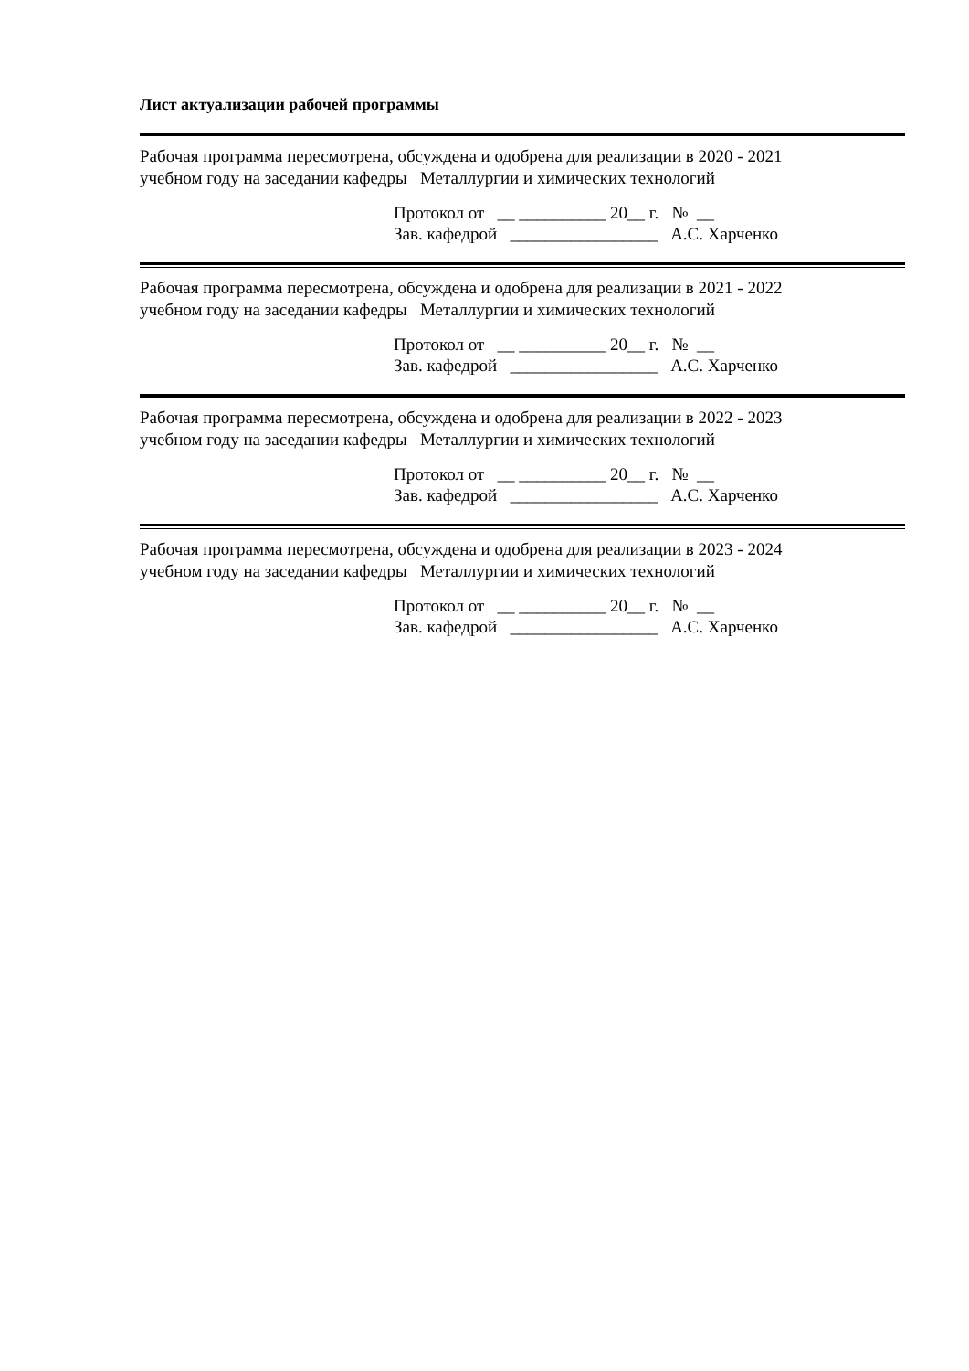Лист актуализации рабочей программы
Рабочая программа пересмотрена, обсуждена и одобрена для реализации в 2020 - 2021
учебном году на заседании кафедры Металлургии и химических технологий
Протокол от __ __________ 20__ г. № __
Зав. кафедрой _________________ А.С. Харченко
Рабочая программа пересмотрена, обсуждена и одобрена для реализации в 2021 - 2022
учебном году на заседании кафедры Металлургии и химических технологий
Протокол от __ __________ 20__ г. № __
Зав. кафедрой _________________ А.С. Харченко
Рабочая программа пересмотрена, обсуждена и одобрена для реализации в 2022 - 2023
учебном году на заседании кафедры Металлургии и химических технологий
Протокол от __ __________ 20__ г. № __
Зав. кафедрой _________________ А.С. Харченко
Рабочая программа пересмотрена, обсуждена и одобрена для реализации в 2023 - 2024
учебном году на заседании кафедры Металлургии и химических технологий
Протокол от __ __________ 20__ г. № __
Зав. кафедрой _________________ А.С. Харченко